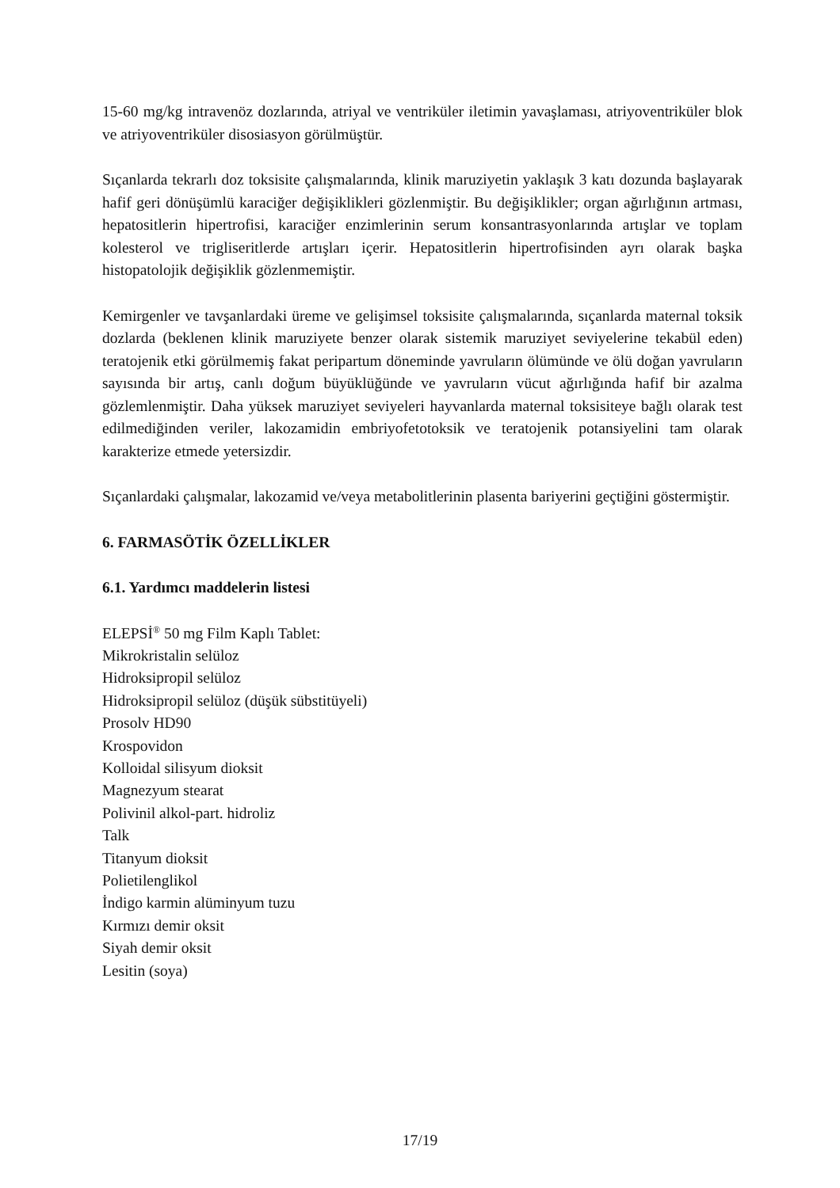15-60 mg/kg intravenöz dozlarında, atriyal ve ventriküler iletimin yavaşlaması, atriyoventriküler blok ve atriyoventriküler disosiasyon görülmüştür.
Sıçanlarda tekrarlı doz toksisite çalışmalarında, klinik maruziyetin yaklaşık 3 katı dozunda başlayarak hafif geri dönüşümlü karaciğer değişiklikleri gözlenmiştir. Bu değişiklikler; organ ağırlığının artması, hepatositlerin hipertrofisi, karaciğer enzimlerinin serum konsantrasyonlarında artışlar ve toplam kolesterol ve trigliseritlerde artışları içerir. Hepatositlerin hipertrofisinden ayrı olarak başka histopatolojik değişiklik gözlenmemiştir.
Kemirgenler ve tavşanlardaki üreme ve gelişimsel toksisite çalışmalarında, sıçanlarda maternal toksik dozlarda (beklenen klinik maruziyete benzer olarak sistemik maruziyet seviyelerine tekabül eden) teratojenik etki görülmemiş fakat peripartum döneminde yavruların ölümünde ve ölü doğan yavruların sayısında bir artış, canlı doğum büyüklüğünde ve yavruların vücut ağırlığında hafif bir azalma gözlemlenmiştir. Daha yüksek maruziyet seviyeleri hayvanlarda maternal toksisiteye bağlı olarak test edilmediğinden veriler, lakozamidin embriyofetotoksik ve teratojenik potansiyelini tam olarak karakterize etmede yetersizdir.
Sıçanlardaki çalışmalar, lakozamid ve/veya metabolitlerinin plasenta bariyerini geçtiğini göstermiştir.
6. FARMASÖTİK ÖZELLİKLER
6.1. Yardımcı maddelerin listesi
ELEPSİ<sup>®</sup> 50 mg Film Kaplı Tablet:
Mikrokristalin selüloz
Hidroksipropil selüloz
Hidroksipropil selüloz (düşük sübstitüyeli)
Prosolv HD90
Krospovidon
Kolloidal silisyum dioksit
Magnezyum stearat
Polivinil alkol-part. hidroliz
Talk
Titanyum dioksit
Polietilenglikol
İndigo karmin alüminyum tuzu
Kırmızı demir oksit
Siyah demir oksit
Lesitin (soya)
17/19